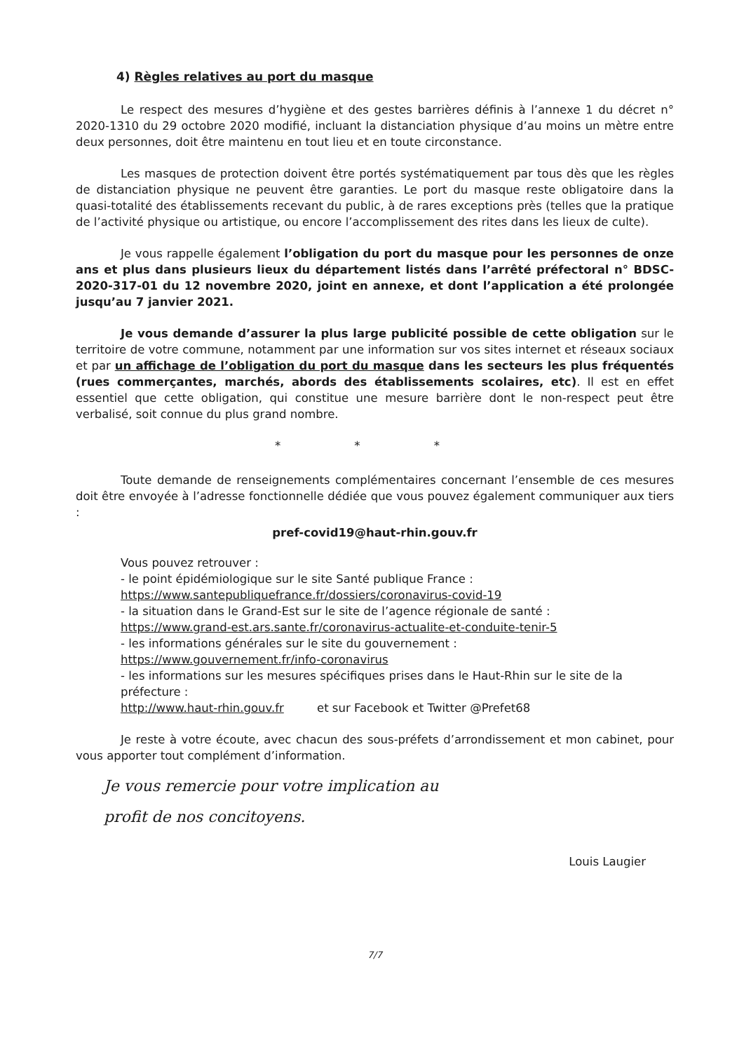4) Règles relatives au port du masque
Le respect des mesures d’hygiène et des gestes barrières définis à l’annexe 1 du décret n° 2020-1310 du 29 octobre 2020 modifié, incluant la distanciation physique d’au moins un mètre entre deux personnes, doit être maintenu en tout lieu et en toute circonstance.
Les masques de protection doivent être portés systématiquement par tous dès que les règles de distanciation physique ne peuvent être garanties. Le port du masque reste obligatoire dans la quasi-totalité des établissements recevant du public, à de rares exceptions près (telles que la pratique de l’activité physique ou artistique, ou encore l’accomplissement des rites dans les lieux de culte).
Je vous rappelle également l’obligation du port du masque pour les personnes de onze ans et plus dans plusieurs lieux du département listés dans l’arrêté préfectoral n° BDSC-2020-317-01 du 12 novembre 2020, joint en annexe, et dont l’application a été prolongée jusqu’au 7 janvier 2021.
Je vous demande d’assurer la plus large publicité possible de cette obligation sur le territoire de votre commune, notamment par une information sur vos sites internet et réseaux sociaux et par un affichage de l’obligation du port du masque dans les secteurs les plus fréquentés (rues commerçantes, marchés, abords des établissements scolaires, etc). Il est en effet essentiel que cette obligation, qui constitue une mesure barrière dont le non-respect peut être verbalisé, soit connue du plus grand nombre.
* * *
Toute demande de renseignements complémentaires concernant l’ensemble de ces mesures doit être envoyée à l’adresse fonctionnelle dédiée que vous pouvez également communiquer aux tiers :
pref-covid19@haut-rhin.gouv.fr
Vous pouvez retrouver :
- le point épidémiologique sur le site Santé publique France :
https://www.santepubliquefrance.fr/dossiers/coronavirus-covid-19
- la situation dans le Grand-Est sur le site de l’agence régionale de santé :
https://www.grand-est.ars.sante.fr/coronavirus-actualite-et-conduite-tenir-5
- les informations générales sur le site du gouvernement :
https://www.gouvernement.fr/info-coronavirus
- les informations sur les mesures spécifiques prises dans le Haut-Rhin sur le site de la préfecture :
http://www.haut-rhin.gouv.fr et sur Facebook et Twitter @Prefet68
Je reste à votre écoute, avec chacun des sous-préfets d’arrondissement et mon cabinet, pour vous apporter tout complément d’information.
Je vous remercie pour votre implication au
profit de nos concitoyens.
Louis Laugier
7/7